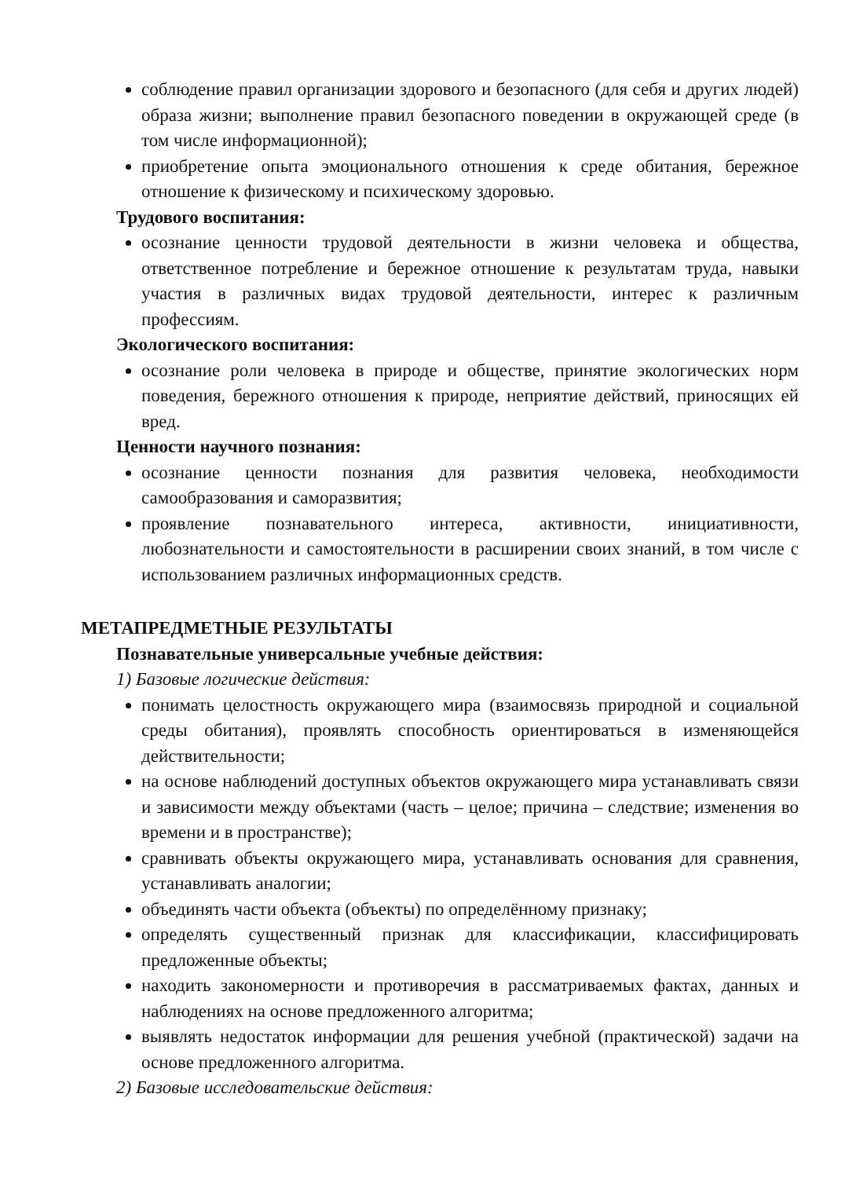соблюдение правил организации здорового и безопасного (для себя и других людей) образа жизни; выполнение правил безопасного поведении в окружающей среде (в том числе информационной);
приобретение опыта эмоционального отношения к среде обитания, бережное отношение к физическому и психическому здоровью.
Трудового воспитания:
осознание ценности трудовой деятельности в жизни человека и общества, ответственное потребление и бережное отношение к результатам труда, навыки участия в различных видах трудовой деятельности, интерес к различным профессиям.
Экологического воспитания:
осознание роли человека в природе и обществе, принятие экологических норм поведения, бережного отношения к природе, неприятие действий, приносящих ей вред.
Ценности научного познания:
осознание ценности познания для развития человека, необходимости самообразования и саморазвития;
проявление познавательного интереса, активности, инициативности, любознательности и самостоятельности в расширении своих знаний, в том числе с использованием различных информационных средств.
МЕТАПРЕДМЕТНЫЕ РЕЗУЛЬТАТЫ
Познавательные универсальные учебные действия:
1) Базовые логические действия:
понимать целостность окружающего мира (взаимосвязь природной и социальной среды обитания), проявлять способность ориентироваться в изменяющейся действительности;
на основе наблюдений доступных объектов окружающего мира устанавливать связи и зависимости между объектами (часть – целое; причина – следствие; изменения во времени и в пространстве);
сравнивать объекты окружающего мира, устанавливать основания для сравнения, устанавливать аналогии;
объединять части объекта (объекты) по определённому признаку;
определять существенный признак для классификации, классифицировать предложенные объекты;
находить закономерности и противоречия в рассматриваемых фактах, данных и наблюдениях на основе предложенного алгоритма;
выявлять недостаток информации для решения учебной (практической) задачи на основе предложенного алгоритма.
2) Базовые исследовательские действия: